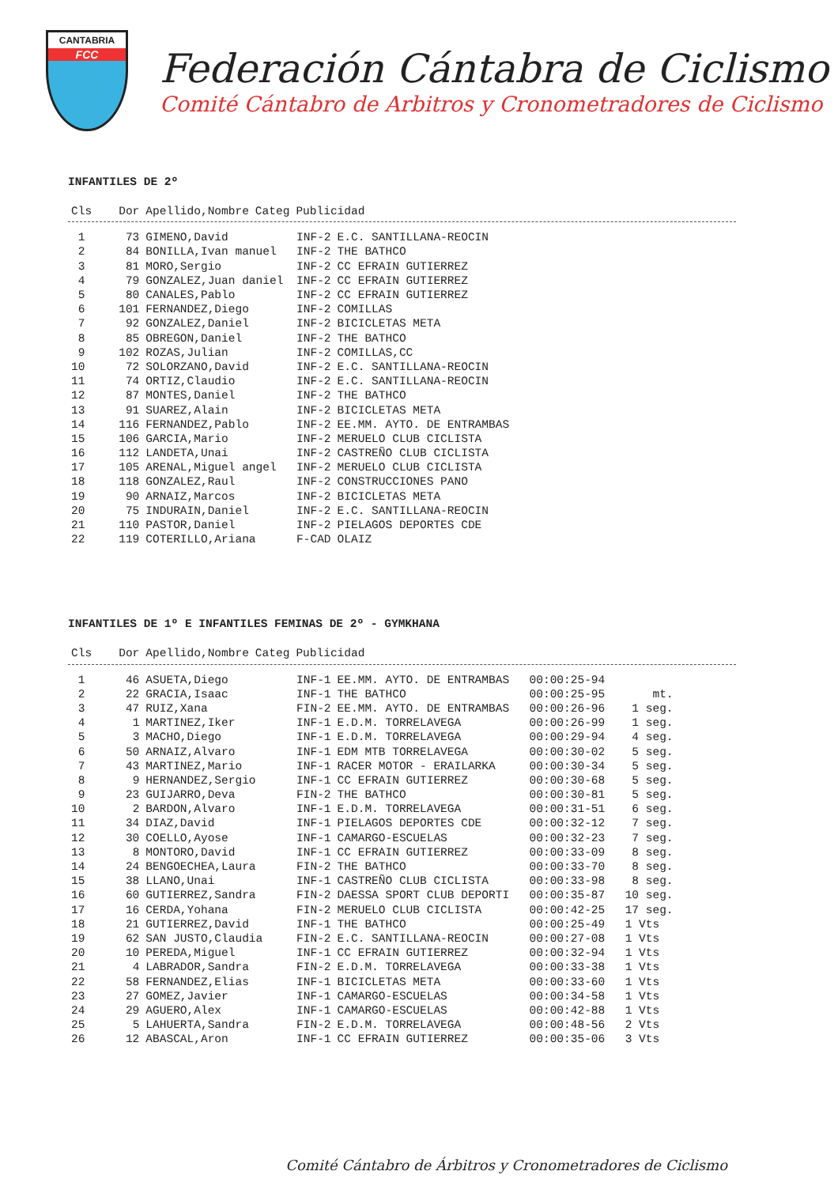CANTABRIA
FCC
Federación Cántabra de Ciclismo
Comité Cántabro de Arbitros y Cronometradores de Ciclismo
INFANTILES DE 2º
| Cls | Dor | Apellido,Nombre | Categ | Publicidad |
| --- | --- | --- | --- | --- |
| 1 | 73 | GIMENO,David | INF-2 | E.C. SANTILLANA-REOCIN |
| 2 | 84 | BONILLA,Ivan manuel | INF-2 | THE BATHCO |
| 3 | 81 | MORO,Sergio | INF-2 | CC EFRAIN GUTIERREZ |
| 4 | 79 | GONZALEZ,Juan daniel | INF-2 | CC EFRAIN GUTIERREZ |
| 5 | 80 | CANALES,Pablo | INF-2 | CC EFRAIN GUTIERREZ |
| 6 | 101 | FERNANDEZ,Diego | INF-2 | COMILLAS |
| 7 | 92 | GONZALEZ,Daniel | INF-2 | BICICLETAS META |
| 8 | 85 | OBREGON,Daniel | INF-2 | THE BATHCO |
| 9 | 102 | ROZAS,Julian | INF-2 | COMILLAS,CC |
| 10 | 72 | SOLORZANO,David | INF-2 | E.C. SANTILLANA-REOCIN |
| 11 | 74 | ORTIZ,Claudio | INF-2 | E.C. SANTILLANA-REOCIN |
| 12 | 87 | MONTES,Daniel | INF-2 | THE BATHCO |
| 13 | 91 | SUAREZ,Alain | INF-2 | BICICLETAS META |
| 14 | 116 | FERNANDEZ,Pablo | INF-2 | EE.MM. AYTO. DE ENTRAMBAS |
| 15 | 106 | GARCIA,Mario | INF-2 | MERUELO CLUB CICLISTA |
| 16 | 112 | LANDETA,Unai | INF-2 | CASTREÑO CLUB CICLISTA |
| 17 | 105 | ARENAL,Miguel angel | INF-2 | MERUELO CLUB CICLISTA |
| 18 | 118 | GONZALEZ,Raul | INF-2 | CONSTRUCCIONES PANO |
| 19 | 90 | ARNAIZ,Marcos | INF-2 | BICICLETAS META |
| 20 | 75 | INDURAIN,Daniel | INF-2 | E.C. SANTILLANA-REOCIN |
| 21 | 110 | PASTOR,Daniel | INF-2 | PIELAGOS DEPORTES CDE |
| 22 | 119 | COTERILLO,Ariana | F-CAD | OLAIZ |
INFANTILES DE 1º E INFANTILES FEMINAS DE 2º - GYMKHANA
| Cls | Dor | Apellido,Nombre | Categ | Publicidad |
| --- | --- | --- | --- | --- |
| 1 | 46 | ASUETA,Diego | INF-1 | EE.MM. AYTO. DE ENTRAMBAS | 00:00:25-94 | |
| 2 | 22 | GRACIA,Isaac | INF-1 | THE BATHCO | 00:00:25-95 | mt. |
| 3 | 47 | RUIZ,Xana | FIN-2 | EE.MM. AYTO. DE ENTRAMBAS | 00:00:26-96 | 1 seg. |
| 4 | 1 | MARTINEZ,Iker | INF-1 | E.D.M. TORRELAVEGA | 00:00:26-99 | 1 seg. |
| 5 | 3 | MACHO,Diego | INF-1 | E.D.M. TORRELAVEGA | 00:00:29-94 | 4 seg. |
| 6 | 50 | ARNAIZ,Alvaro | INF-1 | EDM MTB TORRELAVEGA | 00:00:30-02 | 5 seg. |
| 7 | 43 | MARTINEZ,Mario | INF-1 | RACER MOTOR - ERAILARKA | 00:00:30-34 | 5 seg. |
| 8 | 9 | HERNANDEZ,Sergio | INF-1 | CC EFRAIN GUTIERREZ | 00:00:30-68 | 5 seg. |
| 9 | 23 | GUIJARRO,Deva | FIN-2 | THE BATHCO | 00:00:30-81 | 5 seg. |
| 10 | 2 | BARDON,Alvaro | INF-1 | E.D.M. TORRELAVEGA | 00:00:31-51 | 6 seg. |
| 11 | 34 | DIAZ,David | INF-1 | PIELAGOS DEPORTES CDE | 00:00:32-12 | 7 seg. |
| 12 | 30 | COELLO,Ayose | INF-1 | CAMARGO-ESCUELAS | 00:00:32-23 | 7 seg. |
| 13 | 8 | MONTORO,David | INF-1 | CC EFRAIN GUTIERREZ | 00:00:33-09 | 8 seg. |
| 14 | 24 | BENGOECHEA,Laura | FIN-2 | THE BATHCO | 00:00:33-70 | 8 seg. |
| 15 | 38 | LLANO,Unai | INF-1 | CASTREÑO CLUB CICLISTA | 00:00:33-98 | 8 seg. |
| 16 | 60 | GUTIERREZ,Sandra | FIN-2 | DAESSA SPORT CLUB DEPORTI | 00:00:35-87 | 10 seg. |
| 17 | 16 | CERDA,Yohana | FIN-2 | MERUELO CLUB CICLISTA | 00:00:42-25 | 17 seg. |
| 18 | 21 | GUTIERREZ,David | INF-1 | THE BATHCO | 00:00:25-49 | 1 Vts |
| 19 | 62 | SAN JUSTO,Claudia | FIN-2 | E.C. SANTILLANA-REOCIN | 00:00:27-08 | 1 Vts |
| 20 | 10 | PEREDA,Miguel | INF-1 | CC EFRAIN GUTIERREZ | 00:00:32-94 | 1 Vts |
| 21 | 4 | LABRADOR,Sandra | FIN-2 | E.D.M. TORRELAVEGA | 00:00:33-38 | 1 Vts |
| 22 | 58 | FERNANDEZ,Elias | INF-1 | BICICLETAS META | 00:00:33-60 | 1 Vts |
| 23 | 27 | GOMEZ,Javier | INF-1 | CAMARGO-ESCUELAS | 00:00:34-58 | 1 Vts |
| 24 | 29 | AGUERO,Alex | INF-1 | CAMARGO-ESCUELAS | 00:00:42-88 | 1 Vts |
| 25 | 5 | LAHUERTA,Sandra | FIN-2 | E.D.M. TORRELAVEGA | 00:00:48-56 | 2 Vts |
| 26 | 12 | ABASCAL,Aron | INF-1 | CC EFRAIN GUTIERREZ | 00:00:35-06 | 3 Vts |
Comité Cántabro de Árbitros y Cronometradores de Ciclismo